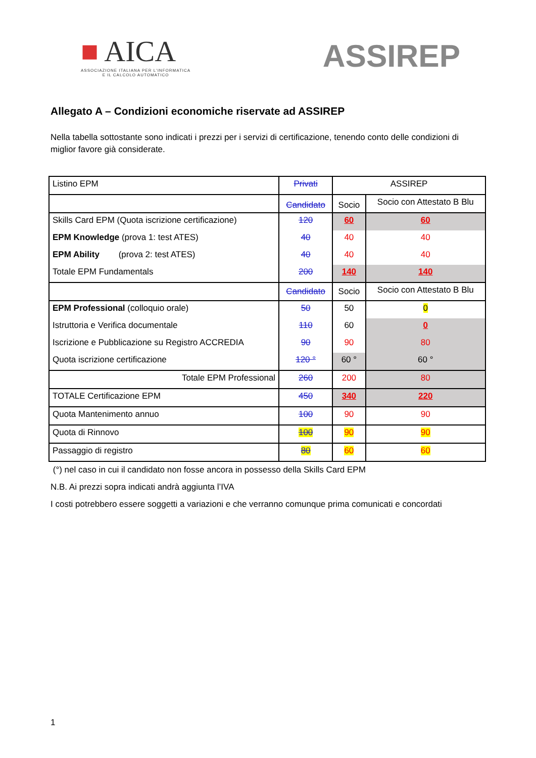■ AICA
ASSOCIAZIONE ITALIANA PER L'INFORMATICA
E IL CALCOLO AUTOMATICO
ASSIREP
Allegato A – Condizioni economiche riservate ad ASSIREP
Nella tabella sottostante sono indicati i prezzi per i servizi di certificazione, tenendo conto delle condizioni di miglior favore già considerate.
| Listino EPM | Privati | ASSIREP | |
| | Candidato | Socio | Socio con Attestato B Blu |
| Skills Card EPM (Quota iscrizione certificazione) | 120 | 60 | 60 |
| EPM Knowledge (prova 1: test ATES) | 40 | 40 | 40 |
| EPM Ability (prova 2: test ATES) | 40 | 40 | 40 |
| Totale EPM Fundamentals | 200 | 140 | 140 |
| | Candidato | Socio | Socio con Attestato B Blu |
| EPM Professional (colloquio orale) | 50 | 50 | 0 |
| Istruttoria e Verifica documentale | 110 | 60 | 0 |
| Iscrizione e Pubblicazione su Registro ACCREDIA | 90 | 90 | 80 |
| Quota iscrizione certificazione | 120 ° | 60 ° | 60 ° |
| Totale EPM Professional | 260 | 200 | 80 |
| TOTALE Certificazione EPM | 450 | 340 | 220 |
| Quota Mantenimento annuo | 100 | 90 | 90 |
| Quota di Rinnovo | 100 | 90 | 90 |
| Passaggio di registro | 80 | 60 | 60 |
(°) nel caso in cui il candidato non fosse ancora in possesso della Skills Card EPM
N.B. Ai prezzi sopra indicati andrà aggiunta l’IVA
I costi potrebbero essere soggetti a variazioni e che verranno comunque prima comunicati e concordati
1